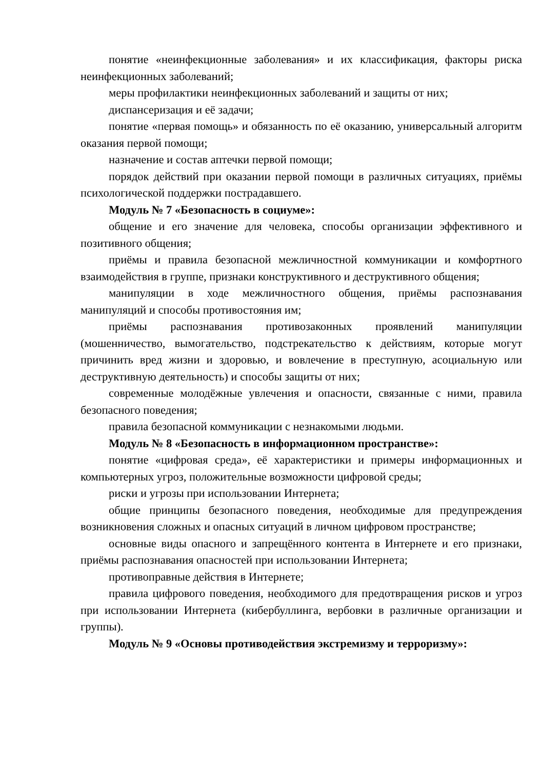понятие «неинфекционные заболевания» и их классификация, факторы риска неинфекционных заболеваний;
меры профилактики неинфекционных заболеваний и защиты от них;
диспансеризация и её задачи;
понятие «первая помощь» и обязанность по её оказанию, универсальный алгоритм оказания первой помощи;
назначение и состав аптечки первой помощи;
порядок действий при оказании первой помощи в различных ситуациях, приёмы психологической поддержки пострадавшего.
Модуль № 7 «Безопасность в социуме»:
общение и его значение для человека, способы организации эффективного и позитивного общения;
приёмы и правила безопасной межличностной коммуникации и комфортного взаимодействия в группе, признаки конструктивного и деструктивного общения;
манипуляции в ходе межличностного общения, приёмы распознавания манипуляций и способы противостояния им;
приёмы распознавания противозаконных проявлений манипуляции (мошенничество, вымогательство, подстрекательство к действиям, которые могут причинить вред жизни и здоровью, и вовлечение в преступную, асоциальную или деструктивную деятельность) и способы защиты от них;
современные молодёжные увлечения и опасности, связанные с ними, правила безопасного поведения;
правила безопасной коммуникации с незнакомыми людьми.
Модуль № 8 «Безопасность в информационном пространстве»:
понятие «цифровая среда», её характеристики и примеры информационных и компьютерных угроз, положительные возможности цифровой среды;
риски и угрозы при использовании Интернета;
общие принципы безопасного поведения, необходимые для предупреждения возникновения сложных и опасных ситуаций в личном цифровом пространстве;
основные виды опасного и запрещённого контента в Интернете и его признаки, приёмы распознавания опасностей при использовании Интернета;
противоправные действия в Интернете;
правила цифрового поведения, необходимого для предотвращения рисков и угроз при использовании Интернета (кибербуллинга, вербовки в различные организации и группы).
Модуль № 9 «Основы противодействия экстремизму и терроризму»: